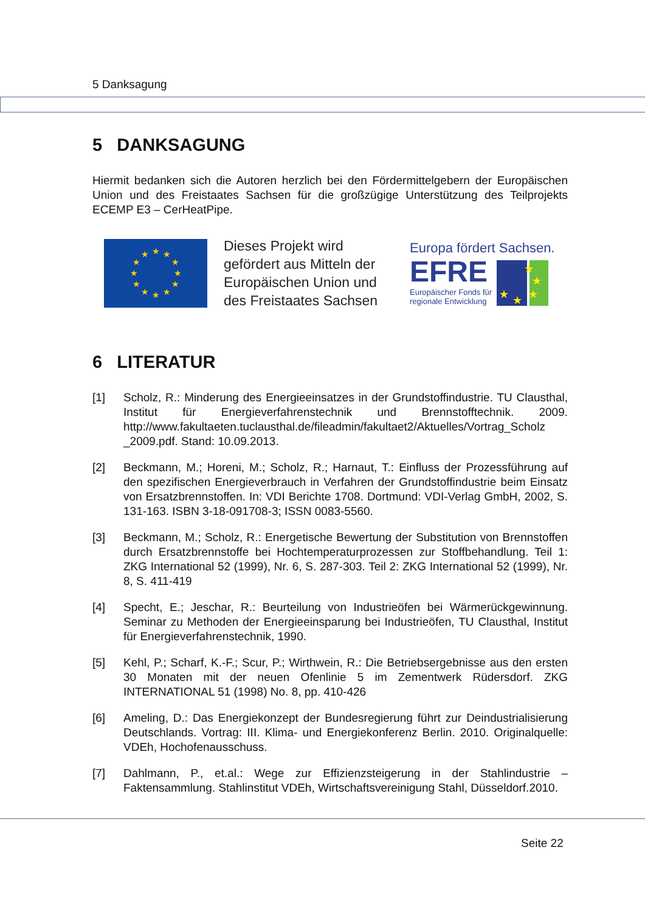5 Danksagung
5 DANKSAGUNG
Hiermit bedanken sich die Autoren herzlich bei den Fördermittelgebern der Europäischen Union und des Freistaates Sachsen für die großzügige Unterstützung des Teilprojekts ECEMP E3 – CerHeatPipe.
★
★
★
★
★
★
★
★
★
★
★
★
Dieses Projekt wird gefördert aus Mitteln der Europäischen Union und des Freistaates Sachsen
Europa fördert Sachsen.
EFRE
Europäischer Fonds für
regionale Entwicklung
★
★
★
★
★
6 LITERATUR
[1] Scholz, R.: Minderung des Energieeinsatzes in der Grundstoffindustrie. TU Clausthal, Institut für Energieverfahrenstechnik und Brennstofftechnik. 2009. http://www.fakultaeten.tuclausthal.de/fileadmin/fakultaet2/Aktuelles/Vortrag_Scholz _2009.pdf. Stand: 10.09.2013.
[2] Beckmann, M.; Horeni, M.; Scholz, R.; Harnaut, T.: Einfluss der Prozessführung auf den spezifischen Energieverbrauch in Verfahren der Grundstoffindustrie beim Einsatz von Ersatzbrennstoffen. In: VDI Berichte 1708. Dortmund: VDI-Verlag GmbH, 2002, S. 131-163. ISBN 3-18-091708-3; ISSN 0083-5560.
[3] Beckmann, M.; Scholz, R.: Energetische Bewertung der Substitution von Brennstoffen durch Ersatzbrennstoffe bei Hochtemperaturprozessen zur Stoffbehandlung. Teil 1: ZKG International 52 (1999), Nr. 6, S. 287-303. Teil 2: ZKG International 52 (1999), Nr. 8, S. 411-419
[4] Specht, E.; Jeschar, R.: Beurteilung von Industrieöfen bei Wärmerückgewinnung. Seminar zu Methoden der Energieeinsparung bei Industrieöfen, TU Clausthal, Institut für Energieverfahrenstechnik, 1990.
[5] Kehl, P.; Scharf, K.-F.; Scur, P.; Wirthwein, R.: Die Betriebsergebnisse aus den ersten 30 Monaten mit der neuen Ofenlinie 5 im Zementwerk Rüdersdorf. ZKG INTERNATIONAL 51 (1998) No. 8, pp. 410-426
[6] Ameling, D.: Das Energiekonzept der Bundesregierung führt zur Deindustrialisierung Deutschlands. Vortrag: III. Klima- und Energiekonferenz Berlin. 2010. Originalquelle: VDEh, Hochofenausschuss.
[7] Dahlmann, P., et.al.: Wege zur Effizienzsteigerung in der Stahlindustrie – Faktensammlung. Stahlinstitut VDEh, Wirtschaftsvereinigung Stahl, Düsseldorf.2010.
Seite 22